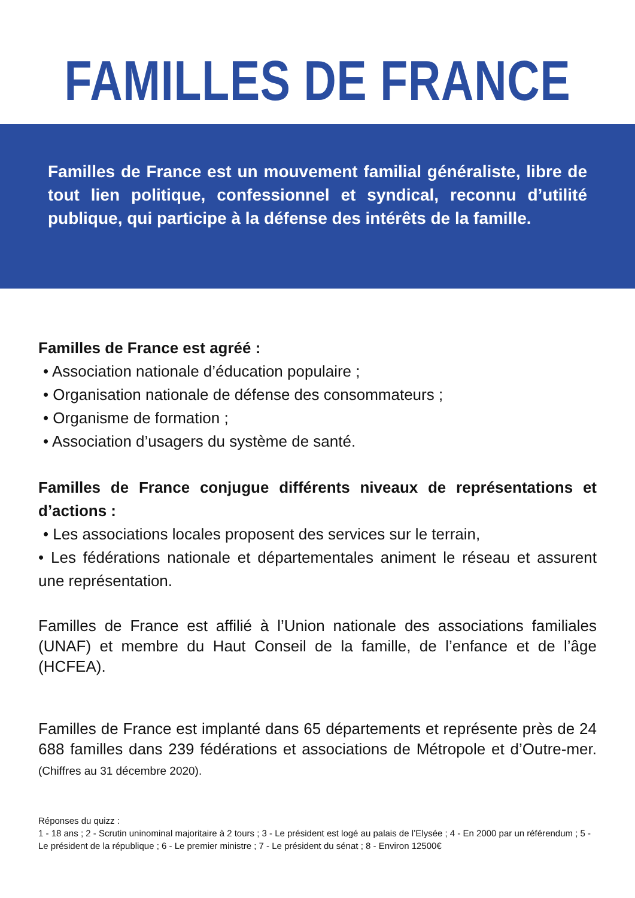FAMILLES DE FRANCE
Familles de France est un mouvement familial généraliste, libre de tout lien politique, confessionnel et syndical, reconnu d’utilité publique, qui participe à la défense des intérêts de la famille.
Familles de France est agréé :
• Association nationale d’éducation populaire ;
• Organisation nationale de défense des consommateurs ;
• Organisme de formation ;
• Association d’usagers du système de santé.
Familles de France conjugue différents niveaux de représentations et d’actions :
• Les associations locales proposent des services sur le terrain,
• Les fédérations nationale et départementales animent le réseau et assurent une représentation.
Familles de France est affilié à l’Union nationale des associations familiales (UNAF) et membre du Haut Conseil de la famille, de l’enfance et de l’âge (HCFEA).
Familles de France est implanté dans 65 départements et représente près de 24 688 familles dans 239 fédérations et associations de Métropole et d’Outre-mer. (Chiffres au 31 décembre 2020).
Réponses du quizz :
1 - 18 ans ; 2 - Scrutin uninominal majoritaire à 2 tours ; 3 - Le président est logé au palais de l’Elysée ; 4 - En 2000 par un référendum ; 5 - Le président de la république ; 6 - Le premier ministre ; 7 - Le président du sénat ; 8 - Environ 12500€